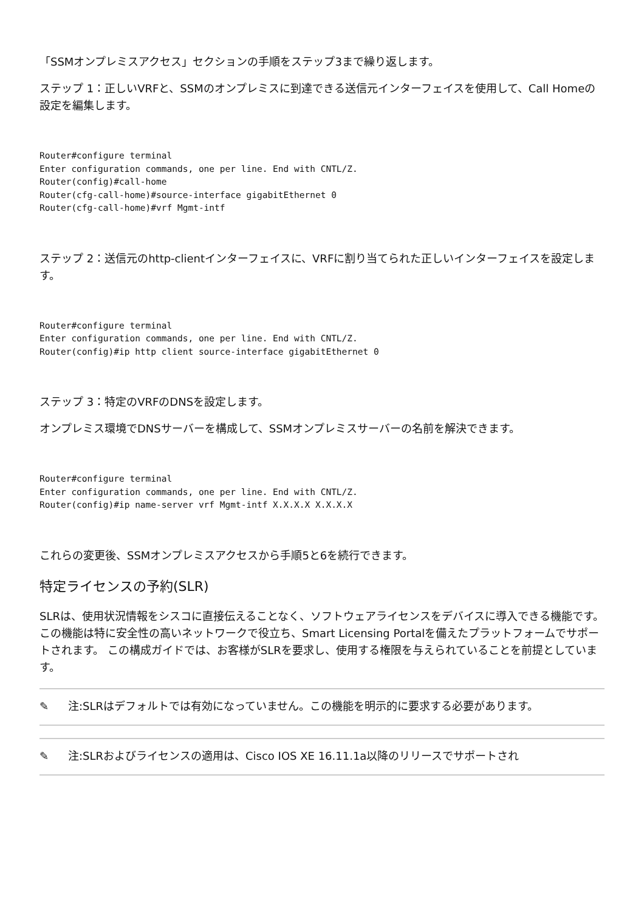「SSMオンプレミスアクセス」セクションの手順をステップ3まで繰り返します。
ステップ 1：正しいVRFと、SSMのオンプレミスに到達できる送信元インターフェイスを使用して、Call Homeの設定を編集します。
Router#configure terminal
Enter configuration commands, one per line. End with CNTL/Z.
Router(config)#call-home
Router(cfg-call-home)#source-interface gigabitEthernet 0
Router(cfg-call-home)#vrf Mgmt-intf
ステップ 2：送信元のhttp-clientインターフェイスに、VRFに割り当てられた正しいインターフェイスを設定します。
Router#configure terminal
Enter configuration commands, one per line. End with CNTL/Z.
Router(config)#ip http client source-interface gigabitEthernet 0
ステップ 3：特定のVRFのDNSを設定します。
オンプレミス環境でDNSサーバーを構成して、SSMオンプレミスサーバーの名前を解決できます。
Router#configure terminal
Enter configuration commands, one per line. End with CNTL/Z.
Router(config)#ip name-server vrf Mgmt-intf X.X.X.X X.X.X.X
これらの変更後、SSMオンプレミスアクセスから手順5と6を続行できます。
特定ライセンスの予約(SLR)
SLRは、使用状況情報をシスコに直接伝えることなく、ソフトウェアライセンスをデバイスに導入できる機能です。この機能は特に安全性の高いネットワークで役立ち、Smart Licensing Portalを備えたプラットフォームでサポートされます。 この構成ガイドでは、お客様がSLRを要求し、使用する権限を与えられていることを前提としています。
✎ 注:SLRはデフォルトでは有効になっていません。この機能を明示的に要求する必要があります。
✎ 注:SLRおよびライセンスの適用は、Cisco IOS XE 16.11.1a以降のリリースでサポートされ